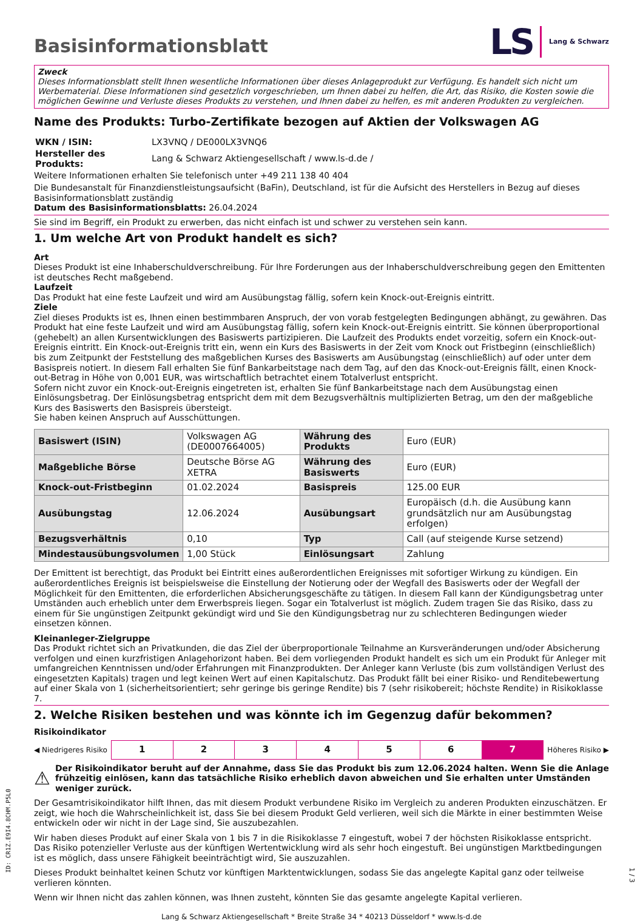Basisinformationsblatt
LS Lang & Schwarz
Zweck
Dieses Informationsblatt stellt Ihnen wesentliche Informationen über dieses Anlageprodukt zur Verfügung. Es handelt sich nicht um Werbematerial. Diese Informationen sind gesetzlich vorgeschrieben, um Ihnen dabei zu helfen, die Art, das Risiko, die Kosten sowie die möglichen Gewinne und Verluste dieses Produkts zu verstehen, und Ihnen dabei zu helfen, es mit anderen Produkten zu vergleichen.
Name des Produkts: Turbo-Zertifikate bezogen auf Aktien der Volkswagen AG
| WKN / ISIN: | LX3VNQ / DE000LX3VNQ6 |
| Hersteller des Produkts: | Lang & Schwarz Aktiengesellschaft / www.ls-d.de / |
Weitere Informationen erhalten Sie telefonisch unter +49 211 138 40 404
Die Bundesanstalt für Finanzdienstleistungsaufsicht (BaFin), Deutschland, ist für die Aufsicht des Herstellers in Bezug auf dieses Basisinformationsblatt zuständig
Datum des Basisinformationsblatts: 26.04.2024
Sie sind im Begriff, ein Produkt zu erwerben, das nicht einfach ist und schwer zu verstehen sein kann.
1. Um welche Art von Produkt handelt es sich?
Art
Dieses Produkt ist eine Inhaberschuldverschreibung. Für Ihre Forderungen aus der Inhaberschuldverschreibung gegen den Emittenten ist deutsches Recht maßgebend.
Laufzeit
Das Produkt hat eine feste Laufzeit und wird am Ausübungstag fällig, sofern kein Knock-out-Ereignis eintritt.
Ziele
Ziel dieses Produkts ist es, Ihnen einen bestimmbaren Anspruch, der von vorab festgelegten Bedingungen abhängt, zu gewähren. Das Produkt hat eine feste Laufzeit und wird am Ausübungstag fällig, sofern kein Knock-out-Ereignis eintritt. Sie können überproportional (gehebelt) an allen Kursentwicklungen des Basiswerts partizipieren. Die Laufzeit des Produkts endet vorzeitig, sofern ein Knock-out-Ereignis eintritt. Ein Knock-out-Ereignis tritt ein, wenn ein Kurs des Basiswerts in der Zeit vom Knock out Fristbeginn (einschließlich) bis zum Zeitpunkt der Feststellung des maßgeblichen Kurses des Basiswerts am Ausübungstag (einschließlich) auf oder unter dem Basispreis notiert. In diesem Fall erhalten Sie fünf Bankarbeitstage nach dem Tag, auf den das Knock-out-Ereignis fällt, einen Knock-out-Betrag in Höhe von 0,001 EUR, was wirtschaftlich betrachtet einem Totalverlust entspricht.
Sofern nicht zuvor ein Knock-out-Ereignis eingetreten ist, erhalten Sie fünf Bankarbeitstage nach dem Ausübungstag einen Einlösungsbetrag. Der Einlösungsbetrag entspricht dem mit dem Bezugsverhältnis multiplizierten Betrag, um den der maßgebliche Kurs des Basiswerts den Basispreis übersteigt.
Sie haben keinen Anspruch auf Ausschüttungen.
| Basiswert (ISIN) | Volkswagen AG (DE0007664005) | Währung des Produkts | Euro (EUR) |
| Maßgebliche Börse | Deutsche Börse AG XETRA | Währung des Basiswerts | Euro (EUR) |
| Knock-out-Fristbeginn | 01.02.2024 | Basispreis | 125.00 EUR |
| Ausübungstag | 12.06.2024 | Ausübungsart | Europäisch (d.h. die Ausübung kann grundsätzlich nur am Ausübungstag erfolgen) |
| Bezugsverhältnis | 0,10 | Typ | Call (auf steigende Kurse setzend) |
| Mindestausübungsvolumen | 1,00 Stück | Einlösungsart | Zahlung |
Der Emittent ist berechtigt, das Produkt bei Eintritt eines außerordentlichen Ereignisses mit sofortiger Wirkung zu kündigen. Ein außerordentliches Ereignis ist beispielsweise die Einstellung der Notierung oder der Wegfall des Basiswerts oder der Wegfall der Möglichkeit für den Emittenten, die erforderlichen Absicherungsgeschäfte zu tätigen. In diesem Fall kann der Kündigungsbetrag unter Umständen auch erheblich unter dem Erwerbspreis liegen. Sogar ein Totalverlust ist möglich. Zudem tragen Sie das Risiko, dass zu einem für Sie ungünstigen Zeitpunkt gekündigt wird und Sie den Kündigungsbetrag nur zu schlechteren Bedingungen wieder einsetzen können.
Kleinanleger-Zielgruppe
Das Produkt richtet sich an Privatkunden, die das Ziel der überproportionale Teilnahme an Kursveränderungen und/oder Absicherung verfolgen und einen kurzfristigen Anlagehorizont haben. Bei dem vorliegenden Produkt handelt es sich um ein Produkt für Anleger mit umfangreichen Kenntnissen und/oder Erfahrungen mit Finanzprodukten. Der Anleger kann Verluste (bis zum vollständigen Verlust des eingesetzten Kapitals) tragen und legt keinen Wert auf einen Kapitalschutz. Das Produkt fällt bei einer Risiko- und Renditebewertung auf einer Skala von 1 (sicherheitsorientiert; sehr geringe bis geringe Rendite) bis 7 (sehr risikobereit; höchste Rendite) in Risikoklasse 7.
2. Welche Risiken bestehen und was könnte ich im Gegenzug dafür bekommen?
Risikoindikator
◀ Niedrigeres Risiko
| 1 | 2 | 3 | 4 | 5 | 6 | 7 |
Höheres Risiko ▶
⚠ Der Risikoindikator beruht auf der Annahme, dass Sie das Produkt bis zum 12.06.2024 halten. Wenn Sie die Anlage frühzeitig einlösen, kann das tatsächliche Risiko erheblich davon abweichen und Sie erhalten unter Umständen weniger zurück.
Der Gesamtrisikoindikator hilft Ihnen, das mit diesem Produkt verbundene Risiko im Vergleich zu anderen Produkten einzuschätzen. Er zeigt, wie hoch die Wahrscheinlichkeit ist, dass Sie bei diesem Produkt Geld verlieren, weil sich die Märkte in einer bestimmten Weise entwickeln oder wir nicht in der Lage sind, Sie auszubezahlen.
Wir haben dieses Produkt auf einer Skala von 1 bis 7 in die Risikoklasse 7 eingestuft, wobei 7 der höchsten Risikoklasse entspricht. Das Risiko potenzieller Verluste aus der künftigen Wertentwicklung wird als sehr hoch eingestuft. Bei ungünstigen Marktbedingungen ist es möglich, dass unsere Fähigkeit beeinträchtigt wird, Sie auszuzahlen.
Dieses Produkt beinhaltet keinen Schutz vor künftigen Marktentwicklungen, sodass Sie das angelegte Kapital ganz oder teilweise verlieren könnten.
Wenn wir Ihnen nicht das zahlen können, was Ihnen zusteht, könnten Sie das gesamte angelegte Kapital verlieren.
Lang & Schwarz Aktiengesellschaft * Breite Straße 34 * 40213 Düsseldorf * www.ls-d.de
ID: CR1Z.E9I4.8CHM.P5L0
1 / 3